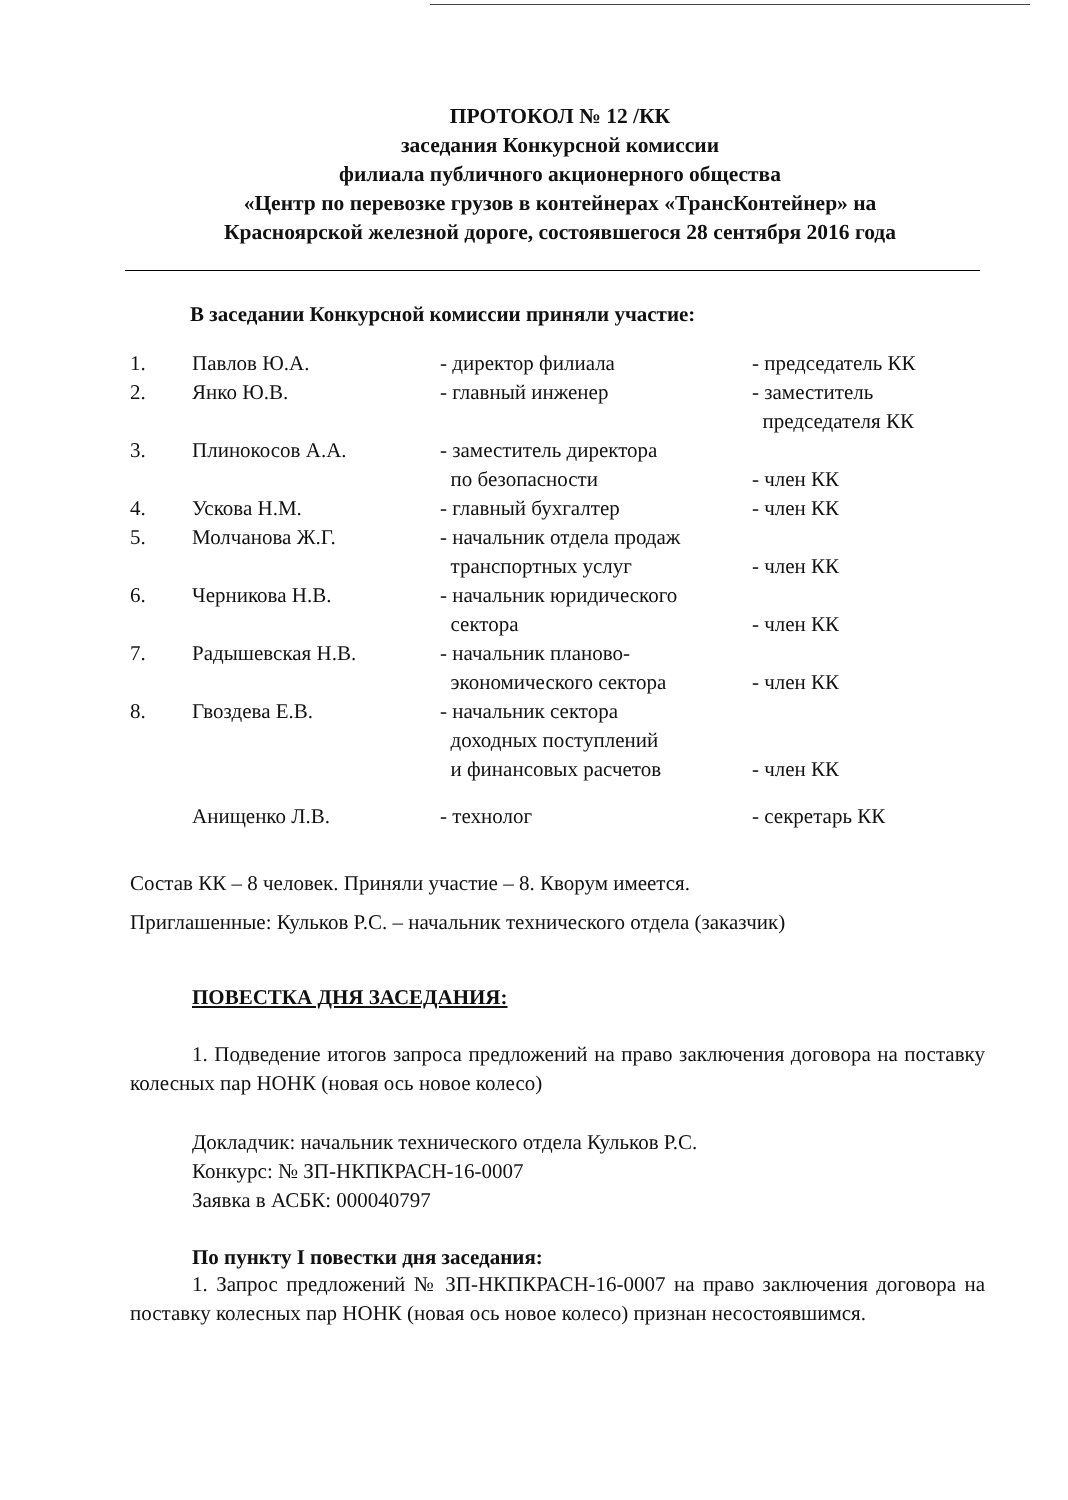ПРОТОКОЛ № 12 /КК
заседания Конкурсной комиссии
филиала публичного акционерного общества
«Центр по перевозке грузов в контейнерах «ТрансКонтейнер» на
Красноярской железной дороге, состоявшегося 28 сентября 2016 года
В заседании Конкурсной комиссии приняли участие:
| 1. | Павлов Ю.А. | - директор филиала | - председатель КК |
| 2. | Янко Ю.В. | - главный инженер | - заместитель председателя КК |
| 3. | Плинокосов А.А. | - заместитель директора по безопасности | - член КК |
| 4. | Ускова Н.М. | - главный бухгалтер | - член КК |
| 5. | Молчанова Ж.Г. | - начальник отдела продаж транспортных услуг | - член КК |
| 6. | Черникова Н.В. | - начальник юридического сектора | - член КК |
| 7. | Радышевская Н.В. | - начальник планово- экономического сектора | - член КК |
| 8. | Гвоздева Е.В. | - начальник сектора доходных поступлений и финансовых расчетов | - член КК |
| | Анищенко Л.В. | - технолог | - секретарь КК |
Состав КК – 8 человек. Приняли участие – 8. Кворум имеется.
Приглашенные: Кульков Р.С. – начальник технического отдела (заказчик)
ПОВЕСТКА ДНЯ ЗАСЕДАНИЯ:
1. Подведение итогов запроса предложений на право заключения договора на поставку колесных пар НОНК (новая ось новое колесо)
Докладчик: начальник технического отдела Кульков Р.С.
Конкурс: № ЗП-НКПКРАСН-16-0007
Заявка в АСБК: 000040797
По пункту I повестки дня заседания:
1. Запрос предложений № ЗП-НКПКРАСН-16-0007 на право заключения договора на поставку колесных пар НОНК (новая ось новое колесо) признан несостоявшимся.